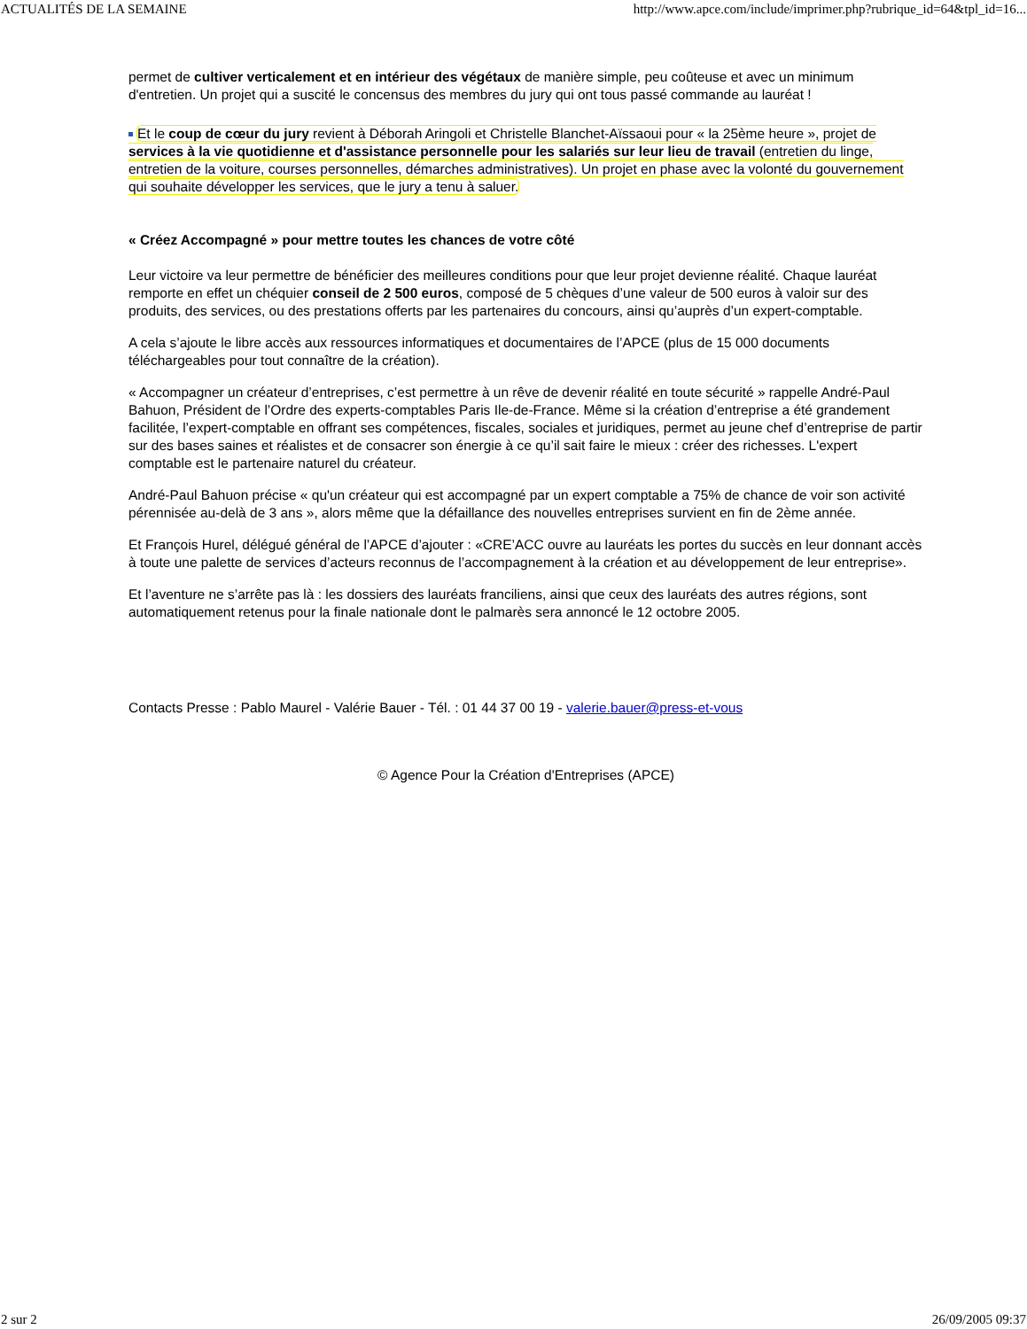ACTUALITÉS DE LA SEMAINE http://www.apce.com/include/imprimer.php?rubrique_id=64&tpl_id=16...
permet de cultiver verticalement et en intérieur des végétaux de manière simple, peu coûteuse et avec un minimum d'entretien. Un projet qui a suscité le concensus des membres du jury qui ont tous passé commande au lauréat !
Et le coup de cœur du jury revient à Déborah Aringoli et Christelle Blanchet-Aïssaoui pour « la 25ème heure », projet de services à la vie quotidienne et d'assistance personnelle pour les salariés sur leur lieu de travail (entretien du linge, entretien de la voiture, courses personnelles, démarches administratives). Un projet en phase avec la volonté du gouvernement qui souhaite développer les services, que le jury a tenu à saluer.
« Créez Accompagné » pour mettre toutes les chances de votre côté
Leur victoire va leur permettre de bénéficier des meilleures conditions pour que leur projet devienne réalité. Chaque lauréat remporte en effet un chéquier conseil de 2 500 euros, composé de 5 chèques d’une valeur de 500 euros à valoir sur des produits, des services, ou des prestations offerts par les partenaires du concours, ainsi qu’auprès d’un expert-comptable.
A cela s’ajoute le libre accès aux ressources informatiques et documentaires de l’APCE (plus de 15 000 documents téléchargeables pour tout connaître de la création).
« Accompagner un créateur d’entreprises, c’est permettre à un rêve de devenir réalité en toute sécurité » rappelle André-Paul Bahuon, Président de l’Ordre des experts-comptables Paris Ile-de-France. Même si la création d’entreprise a été grandement facilitée, l’expert-comptable en offrant ses compétences, fiscales, sociales et juridiques, permet au jeune chef d’entreprise de partir sur des bases saines et réalistes et de consacrer son énergie à ce qu’il sait faire le mieux : créer des richesses. L'expert comptable est le partenaire naturel du créateur.
André-Paul Bahuon précise « qu'un créateur qui est accompagné par un expert comptable a 75% de chance de voir son activité pérennisée au-delà de 3 ans », alors même que la défaillance des nouvelles entreprises survient en fin de 2ème année.
Et François Hurel, délégué général de l’APCE d’ajouter : «CRE’ACC ouvre au lauréats les portes du succès en leur donnant accès à toute une palette de services d’acteurs reconnus de l’accompagnement à la création et au développement de leur entreprise».
Et l’aventure ne s’arrête pas là : les dossiers des lauréats franciliens, ainsi que ceux des lauréats des autres régions, sont automatiquement retenus pour la finale nationale dont le palmarès sera annoncé le 12 octobre 2005.
Contacts Presse : Pablo Maurel - Valérie Bauer - Tél. : 01 44 37 00 19 - valerie.bauer@press-et-vous
© Agence Pour la Création d'Entreprises (APCE)
2 sur 2 26/09/2005 09:37